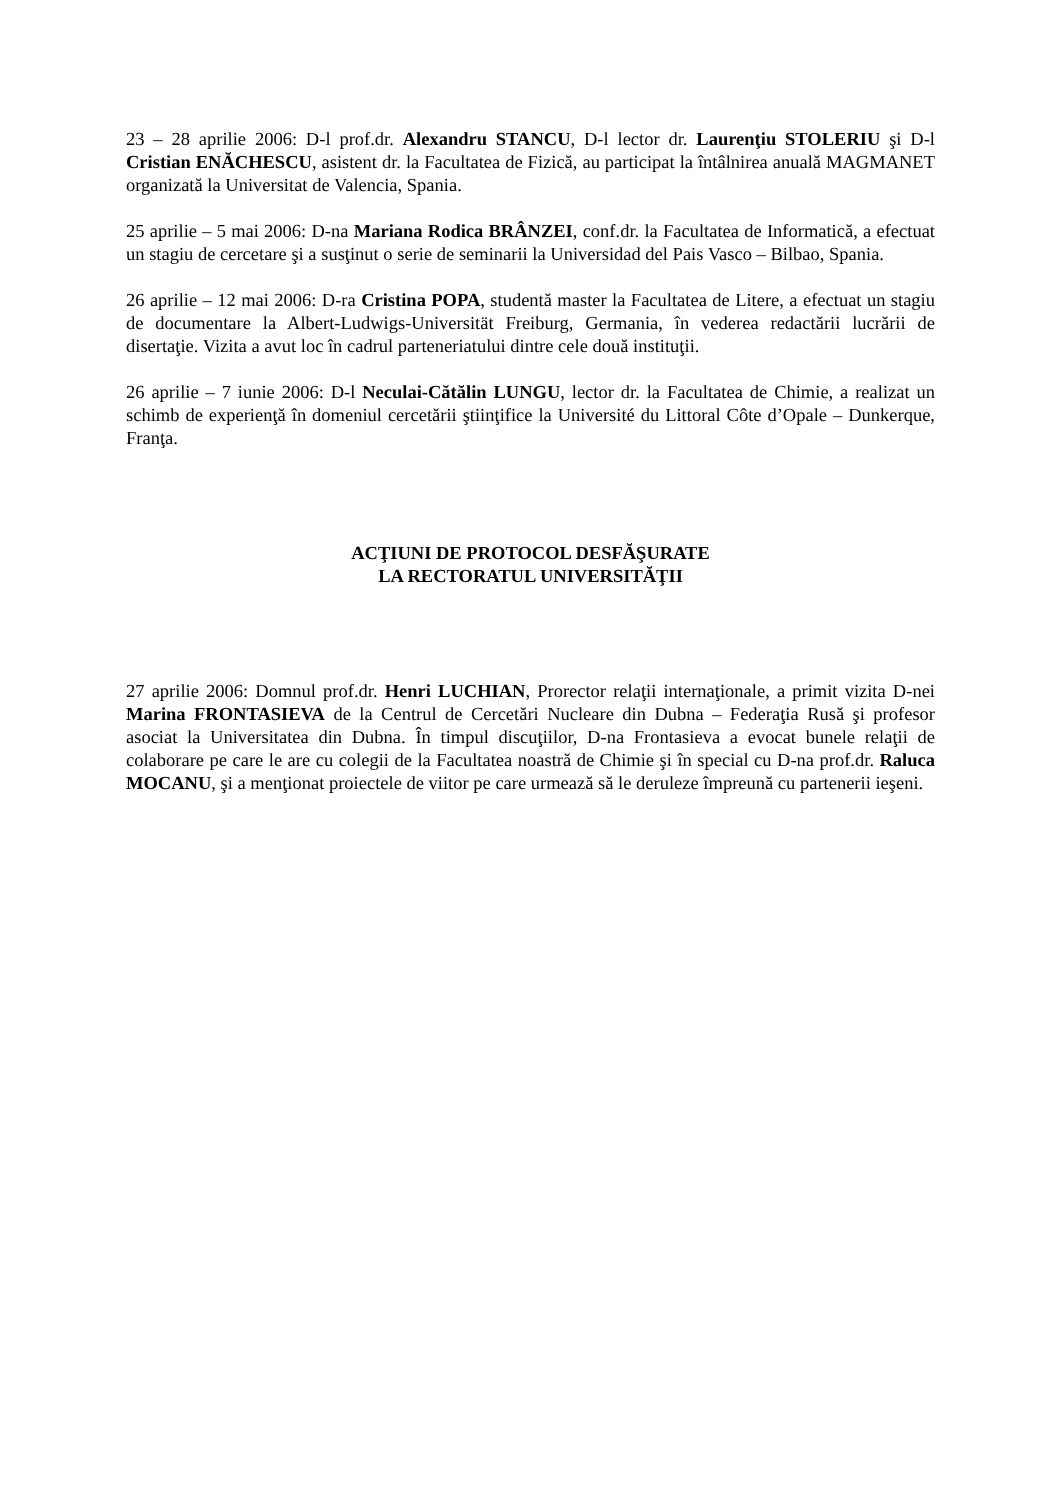23 – 28 aprilie 2006: D-l prof.dr. Alexandru STANCU, D-l lector dr. Laurenţiu STOLERIU şi D-l Cristian ENĂCHESCU, asistent dr. la Facultatea de Fizică, au participat la întâlnirea anuală MAGMANET organizată la Universitat de Valencia, Spania.
25 aprilie – 5 mai 2006: D-na Mariana Rodica BRÂNZEI, conf.dr. la Facultatea de Informatică, a efectuat un stagiu de cercetare şi a susţinut o serie de seminarii la Universidad del Pais Vasco – Bilbao, Spania.
26 aprilie – 12 mai 2006: D-ra Cristina POPA, studentă master la Facultatea de Litere, a efectuat un stagiu de documentare la Albert-Ludwigs-Universität Freiburg, Germania, în vederea redactării lucrării de disertaţie. Vizita a avut loc în cadrul parteneriatului dintre cele două instituţii.
26 aprilie – 7 iunie 2006: D-l Neculai-Cătălin LUNGU, lector dr. la Facultatea de Chimie, a realizat un schimb de experienţă în domeniul cercetării ştiinţifice la Université du Littoral Côte d’Opale – Dunkerque, Franţa.
ACŢIUNI DE PROTOCOL DESFĂŞURATE
LA RECTORATUL UNIVERSITĂŢII
27 aprilie 2006: Domnul prof.dr. Henri LUCHIAN, Prorector relaţii internaţionale, a primit vizita D-nei Marina FRONTASIEVA de la Centrul de Cercetări Nucleare din Dubna – Federaţia Rusă şi profesor asociat la Universitatea din Dubna. În timpul discuţiilor, D-na Frontasieva a evocat bunele relaţii de colaborare pe care le are cu colegii de la Facultatea noastră de Chimie şi în special cu D-na prof.dr. Raluca MOCANU, şi a menţionat proiectele de viitor pe care urmează să le deruleze împreună cu partenerii ieşeni.